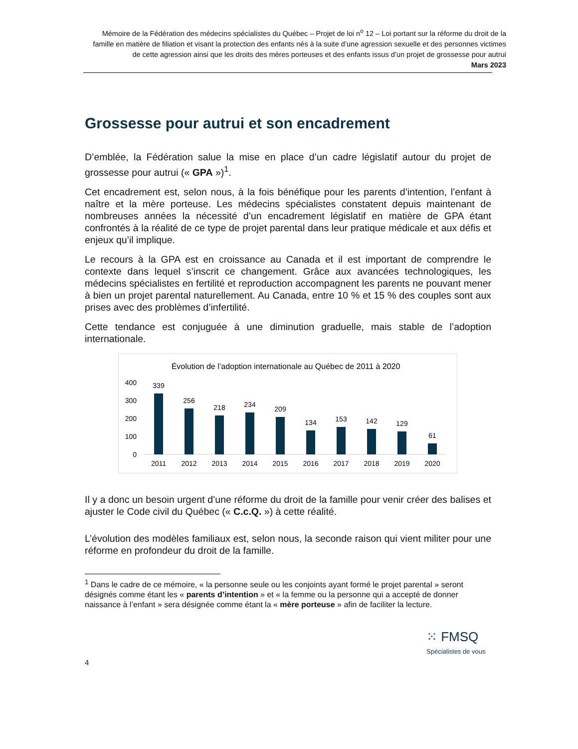Mémoire de la Fédération des médecins spécialistes du Québec – Projet de loi n<sup>o</sup> 12 – Loi portant sur la réforme du droit de la famille en matière de filiation et visant la protection des enfants nés à la suite d’une agression sexuelle et des personnes victimes de cette agression ainsi que les droits des mères porteuses et des enfants issus d’un projet de grossesse pour autrui
Mars 2023
Grossesse pour autrui et son encadrement
D’emblée, la Fédération salue la mise en place d’un cadre législatif autour du projet de grossesse pour autrui (« GPA »)<sup>1</sup>.
Cet encadrement est, selon nous, à la fois bénéfique pour les parents d’intention, l’enfant à naître et la mère porteuse. Les médecins spécialistes constatent depuis maintenant de nombreuses années la nécessité d’un encadrement législatif en matière de GPA étant confrontés à la réalité de ce type de projet parental dans leur pratique médicale et aux défis et enjeux qu’il implique.
Le recours à la GPA est en croissance au Canada et il est important de comprendre le contexte dans lequel s’inscrit ce changement. Grâce aux avancées technologiques, les médecins spécialistes en fertilité et reproduction accompagnent les parents ne pouvant mener à bien un projet parental naturellement. Au Canada, entre 10 % et 15 % des couples sont aux prises avec des problèmes d’infertilité.
Cette tendance est conjuguée à une diminution graduelle, mais stable de l’adoption internationale.
Évolution de l’adoption internationale au Québec de 2011 à 2020
400
300
200
100
0
339
256
218
234
209
134
153
142
129
61
2011
2012
2013
2014
2015
2016
2017
2018
2019
2020
Il y a donc un besoin urgent d’une réforme du droit de la famille pour venir créer des balises et ajuster le Code civil du Québec (« C.c.Q. ») à cette réalité.
L’évolution des modèles familiaux est, selon nous, la seconde raison qui vient militer pour une réforme en profondeur du droit de la famille.
<sup>1</sup> Dans le cadre de ce mémoire, « la personne seule ou les conjoints ayant formé le projet parental » seront désignés comme étant les « parents d’intention » et « la femme ou la personne qui a accepté de donner naissance à l’enfant » sera désignée comme étant la « mère porteuse » afin de faciliter la lecture.
⁙ FMSQ
Spécialistes de vous
4